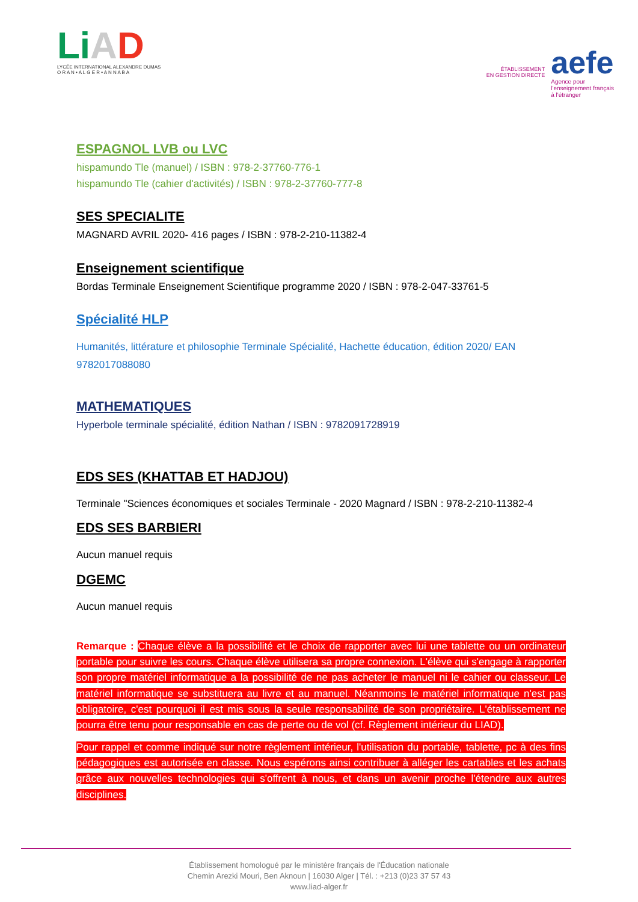Li AD
LYCÉE INTERNATIONAL ALEXANDRE DUMAS
O R A N • A L G E R • A N N A B A
ÉTABLISSEMENT
EN GESTION DIRECTE
aefe
Agence pour
l'enseignement français
à l'étranger
ESPAGNOL LVB ou LVC
hispamundo Tle (manuel) / ISBN : 978-2-37760-776-1
hispamundo Tle (cahier d'activités) / ISBN : 978-2-37760-777-8
SES SPECIALITE
MAGNARD AVRIL 2020- 416 pages / ISBN : 978-2-210-11382-4
Enseignement scientifique
Bordas Terminale Enseignement Scientifique programme 2020 / ISBN : 978-2-047-33761-5
Spécialité HLP
Humanités, littérature et philosophie Terminale Spécialité, Hachette éducation, édition 2020/ EAN 9782017088080
MATHEMATIQUES
Hyperbole terminale spécialité, édition Nathan / ISBN : 9782091728919
EDS SES (KHATTAB ET HADJOU)
Terminale "Sciences économiques et sociales Terminale - 2020 Magnard / ISBN : 978-2-210-11382-4
EDS SES BARBIERI
Aucun manuel requis
DGEMC
Aucun manuel requis
Remarque : Chaque élève a la possibilité et le choix de rapporter avec lui une tablette ou un ordinateur portable pour suivre les cours. Chaque élève utilisera sa propre connexion. L'élève qui s'engage à rapporter son propre matériel informatique a la possibilité de ne pas acheter le manuel ni le cahier ou classeur. Le matériel informatique se substituera au livre et au manuel. Néanmoins le matériel informatique n'est pas obligatoire, c'est pourquoi il est mis sous la seule responsabilité de son propriétaire. L'établissement ne pourra être tenu pour responsable en cas de perte ou de vol (cf. Règlement intérieur du LIAD).
Pour rappel et comme indiqué sur notre règlement intérieur, l'utilisation du portable, tablette, pc à des fins pédagogiques est autorisée en classe. Nous espérons ainsi contribuer à alléger les cartables et les achats grâce aux nouvelles technologies qui s'offrent à nous, et dans un avenir proche l'étendre aux autres disciplines.
Établissement homologué par le ministère français de l'Éducation nationale
Chemin Arezki Mouri, Ben Aknoun | 16030 Alger | Tél. : +213 (0)23 37 57 43
www.liad-alger.fr